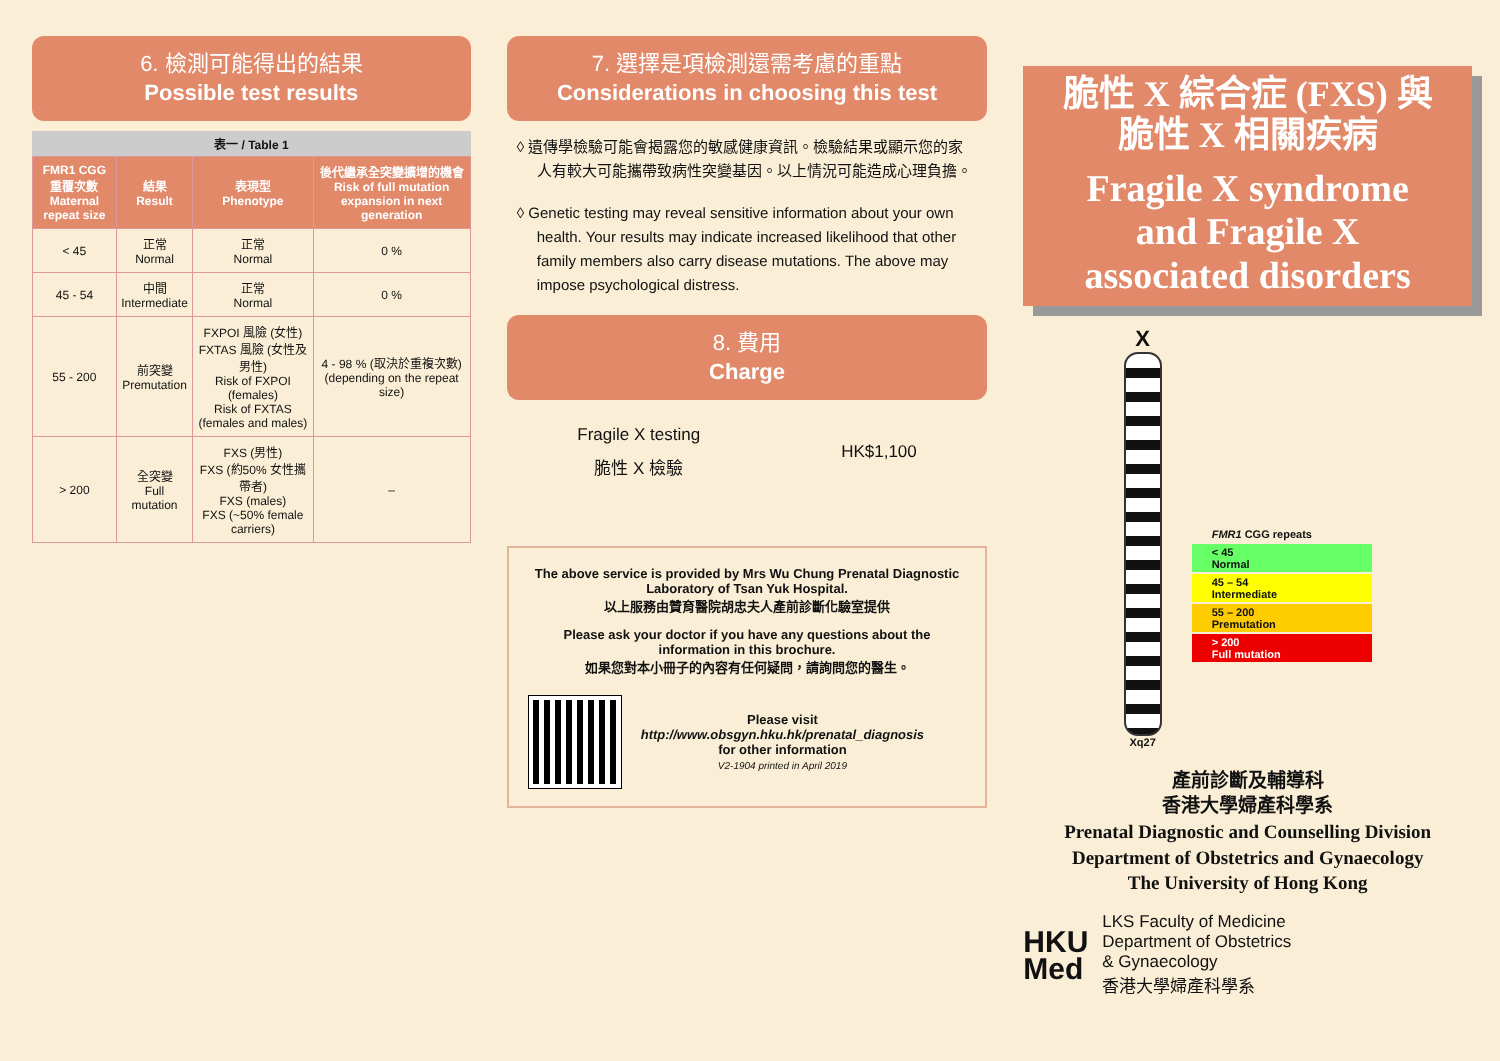6. 檢測可能得出的結果
Possible test results
表一 / Table 1
| FMR1 CGG 重覆次數 Maternal repeat size | 結果 Result | 表現型 Phenotype | 後代繼承全突變擴增的機會 Risk of full mutation expansion in next generation |
| --- | --- | --- | --- |
| < 45 | 正常 Normal | 正常 Normal | 0 % |
| 45 - 54 | 中間 Intermediate | 正常 Normal | 0 % |
| 55 - 200 | 前突變 Premutation | FXPOI 風險 (女性) FXTAS 風險 (女性及男性) Risk of FXPOI (females) Risk of FXTAS (females and males) | 4 - 98 % (取決於重複次數) (depending on the repeat size) |
| > 200 | 全突變 Full mutation | FXS (男性) FXS (約50% 女性攜帶者) FXS (males) FXS (~50% female carriers) | – |
7. 選擇是項檢測還需考慮的重點
Considerations in choosing this test
◊ 遺傳學檢驗可能會揭露您的敏感健康資訊。檢驗結果或顯示您的家人有較大可能攜帶致病性突變基因。以上情況可能造成心理負擔。
◊ Genetic testing may reveal sensitive information about your own health. Your results may indicate increased likelihood that other family members also carry disease mutations. The above may impose psychological distress.
8. 費用
Charge
Fragile X testing
脆性 X 檢驗
HK$1,100
The above service is provided by Mrs Wu Chung Prenatal Diagnostic Laboratory of Tsan Yuk Hospital.
以上服務由贊育醫院胡忠夫人產前診斷化驗室提供
Please ask your doctor if you have any questions about the information in this brochure.
如果您對本小冊子的內容有任何疑問，請詢問您的醫生。
Please visit
http://www.obsgyn.hku.hk/prenatal_diagnosis
for other information
V2-1904 printed in April 2019
脆性 X 綜合症 (FXS) 與
脆性 X 相關疾病
Fragile X syndrome
and Fragile X
associated disorders
X
Xq27
FMR1 CGG repeats
< 45
Normal
45 – 54
Intermediate
55 – 200
Premutation
> 200
Full mutation
產前診斷及輔導科
香港大學婦產科學系
Prenatal Diagnostic and Counselling Division
Department of Obstetrics and Gynaecology
The University of Hong Kong
HKU
Med
LKS Faculty of Medicine
Department of Obstetrics
& Gynaecology
香港大學婦產科學系